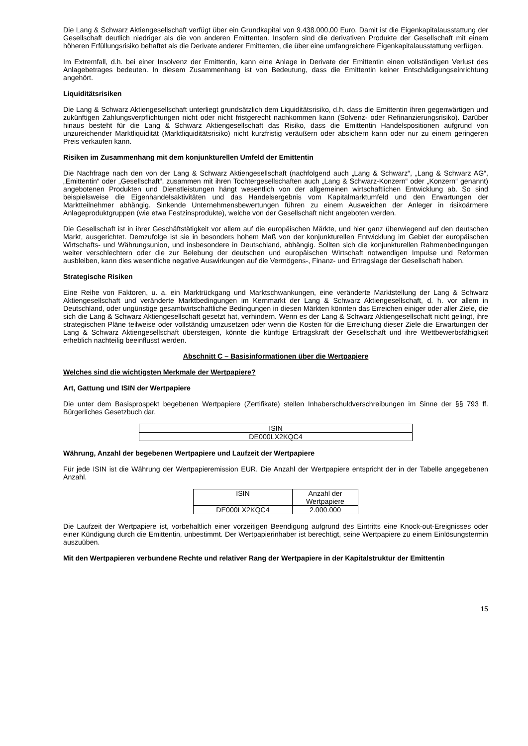Die Lang & Schwarz Aktiengesellschaft verfügt über ein Grundkapital von 9.438.000,00 Euro. Damit ist die Eigenkapitalausstattung der Gesellschaft deutlich niedriger als die von anderen Emittenten. Insofern sind die derivativen Produkte der Gesellschaft mit einem höheren Erfüllungsrisiko behaftet als die Derivate anderer Emittenten, die über eine umfangreichere Eigenkapitalausstattung verfügen.
Im Extremfall, d.h. bei einer Insolvenz der Emittentin, kann eine Anlage in Derivate der Emittentin einen vollständigen Verlust des Anlagebetrages bedeuten. In diesem Zusammenhang ist von Bedeutung, dass die Emittentin keiner Entschädigungseinrichtung angehört.
Liquiditätsrisiken
Die Lang & Schwarz Aktiengesellschaft unterliegt grundsätzlich dem Liquiditätsrisiko, d.h. dass die Emittentin ihren gegenwärtigen und zukünftigen Zahlungsverpflichtungen nicht oder nicht fristgerecht nachkommen kann (Solvenz- oder Refinanzierungsrisiko). Darüber hinaus besteht für die Lang & Schwarz Aktiengesellschaft das Risiko, dass die Emittentin Handelspositionen aufgrund von unzureichender Marktliquidität (Marktliquiditätsrisiko) nicht kurzfristig veräußern oder absichern kann oder nur zu einem geringeren Preis verkaufen kann.
Risiken im Zusammenhang mit dem konjunkturellen Umfeld der Emittentin
Die Nachfrage nach den von der Lang & Schwarz Aktiengesellschaft (nachfolgend auch „Lang & Schwarz“, „Lang & Schwarz AG“, „Emittentin“ oder „Gesellschaft“, zusammen mit ihren Tochtergesellschaften auch „Lang & Schwarz-Konzern“ oder „Konzern“ genannt) angebotenen Produkten und Dienstleistungen hängt wesentlich von der allgemeinen wirtschaftlichen Entwicklung ab. So sind beispielsweise die Eigenhandelsaktivitäten und das Handelsergebnis vom Kapitalmarktumfeld und den Erwartungen der Marktteilnehmer abhängig. Sinkende Unternehmensbewertungen führen zu einem Ausweichen der Anleger in risikoärmere Anlageproduktgruppen (wie etwa Festzinsprodukte), welche von der Gesellschaft nicht angeboten werden.
Die Gesellschaft ist in ihrer Geschäftstätigkeit vor allem auf die europäischen Märkte, und hier ganz überwiegend auf den deutschen Markt, ausgerichtet. Demzufolge ist sie in besonders hohem Maß von der konjunkturellen Entwicklung im Gebiet der europäischen Wirtschafts- und Währungsunion, und insbesondere in Deutschland, abhängig. Sollten sich die konjunkturellen Rahmenbedingungen weiter verschlechtern oder die zur Belebung der deutschen und europäischen Wirtschaft notwendigen Impulse und Reformen ausbleiben, kann dies wesentliche negative Auswirkungen auf die Vermögens-, Finanz- und Ertragslage der Gesellschaft haben.
Strategische Risiken
Eine Reihe von Faktoren, u. a. ein Marktrückgang und Marktschwankungen, eine veränderte Marktstellung der Lang & Schwarz Aktiengesellschaft und veränderte Marktbedingungen im Kernmarkt der Lang & Schwarz Aktiengesellschaft, d. h. vor allem in Deutschland, oder ungünstige gesamtwirtschaftliche Bedingungen in diesen Märkten könnten das Erreichen einiger oder aller Ziele, die sich die Lang & Schwarz Aktiengesellschaft gesetzt hat, verhindern. Wenn es der Lang & Schwarz Aktiengesellschaft nicht gelingt, ihre strategischen Pläne teilweise oder vollständig umzusetzen oder wenn die Kosten für die Erreichung dieser Ziele die Erwartungen der Lang & Schwarz Aktiengesellschaft übersteigen, könnte die künftige Ertragskraft der Gesellschaft und ihre Wettbewerbsfähigkeit erheblich nachteilig beeinflusst werden.
Abschnitt C – Basisinformationen über die Wertpapiere
Welches sind die wichtigsten Merkmale der Wertpapiere?
Art, Gattung und ISIN der Wertpapiere
Die unter dem Basisprospekt begebenen Wertpapiere (Zertifikate) stellen Inhaberschuldverschreibungen im Sinne der §§ 793 ff. Bürgerliches Gesetzbuch dar.
| ISIN |
| --- |
| DE000LX2KQC4 |
Währung, Anzahl der begebenen Wertpapiere und Laufzeit der Wertpapiere
Für jede ISIN ist die Währung der Wertpapieremission EUR. Die Anzahl der Wertpapiere entspricht der in der Tabelle angegebenen Anzahl.
| ISIN | Anzahl der Wertpapiere |
| --- | --- |
| DE000LX2KQC4 | 2.000.000 |
Die Laufzeit der Wertpapiere ist, vorbehaltlich einer vorzeitigen Beendigung aufgrund des Eintritts eine Knock-out-Ereignisses oder einer Kündigung durch die Emittentin, unbestimmt. Der Wertpapierinhaber ist berechtigt, seine Wertpapiere zu einem Einlösungstermin auszuüben.
Mit den Wertpapieren verbundene Rechte und relativer Rang der Wertpapiere in der Kapitalstruktur der Emittentin
15